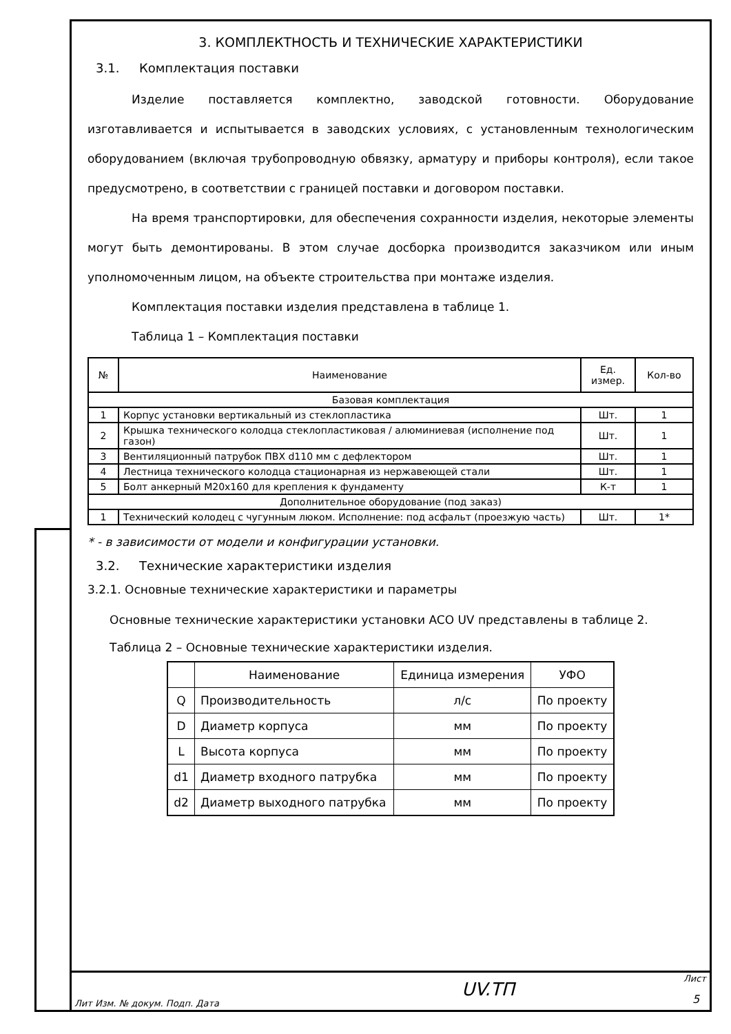3. КОМПЛЕКТНОСТЬ И ТЕХНИЧЕСКИЕ ХАРАКТЕРИСТИКИ
3.1. Комплектация поставки
Изделие поставляется комплектно, заводской готовности. Оборудование изготавливается и испытывается в заводских условиях, с установленным технологическим оборудованием (включая трубопроводную обвязку, арматуру и приборы контроля), если такое предусмотрено, в соответствии с границей поставки и договором поставки.
На время транспортировки, для обеспечения сохранности изделия, некоторые элементы могут быть демонтированы. В этом случае досборка производится заказчиком или иным уполномоченным лицом, на объекте строительства при монтаже изделия.
Комплектация поставки изделия представлена в таблице 1.
Таблица 1 – Комплектация поставки
| № | Наименование | Ед. измер. | Кол-во |
| --- | --- | --- | --- |
| Базовая комплектация | | | |
| 1 | Корпус установки вертикальный из стеклопластика | Шт. | 1 |
| 2 | Крышка технического колодца стеклопластиковая / алюминиевая (исполнение под газон) | Шт. | 1 |
| 3 | Вентиляционный патрубок ПВХ d110 мм с дефлектором | Шт. | 1 |
| 4 | Лестница технического колодца стационарная из нержавеющей стали | Шт. | 1 |
| 5 | Болт анкерный М20х160 для крепления к фундаменту | К-т | 1 |
| Дополнительное оборудование (под заказ) | | | |
| 1 | Технический колодец с чугунным люком. Исполнение: под асфальт (проезжую часть) | Шт. | 1* |
* - в зависимости от модели и конфигурации установки.
3.2. Технические характеристики изделия
3.2.1. Основные технические характеристики и параметры
Основные технические характеристики установки ACO UV представлены в таблице 2.
Таблица 2 – Основные технические характеристики изделия.
| | Наименование | Единица измерения | УФО |
| --- | --- | --- | --- |
| Q | Производительность | л/с | По проекту |
| D | Диаметр корпуса | мм | По проекту |
| L | Высота корпуса | мм | По проекту |
| d1 | Диаметр входного патрубка | мм | По проекту |
| d2 | Диаметр выходного патрубка | мм | По проекту |
UV.ТП
Лит Изм. № докум. Подп. Дата
Лист
5